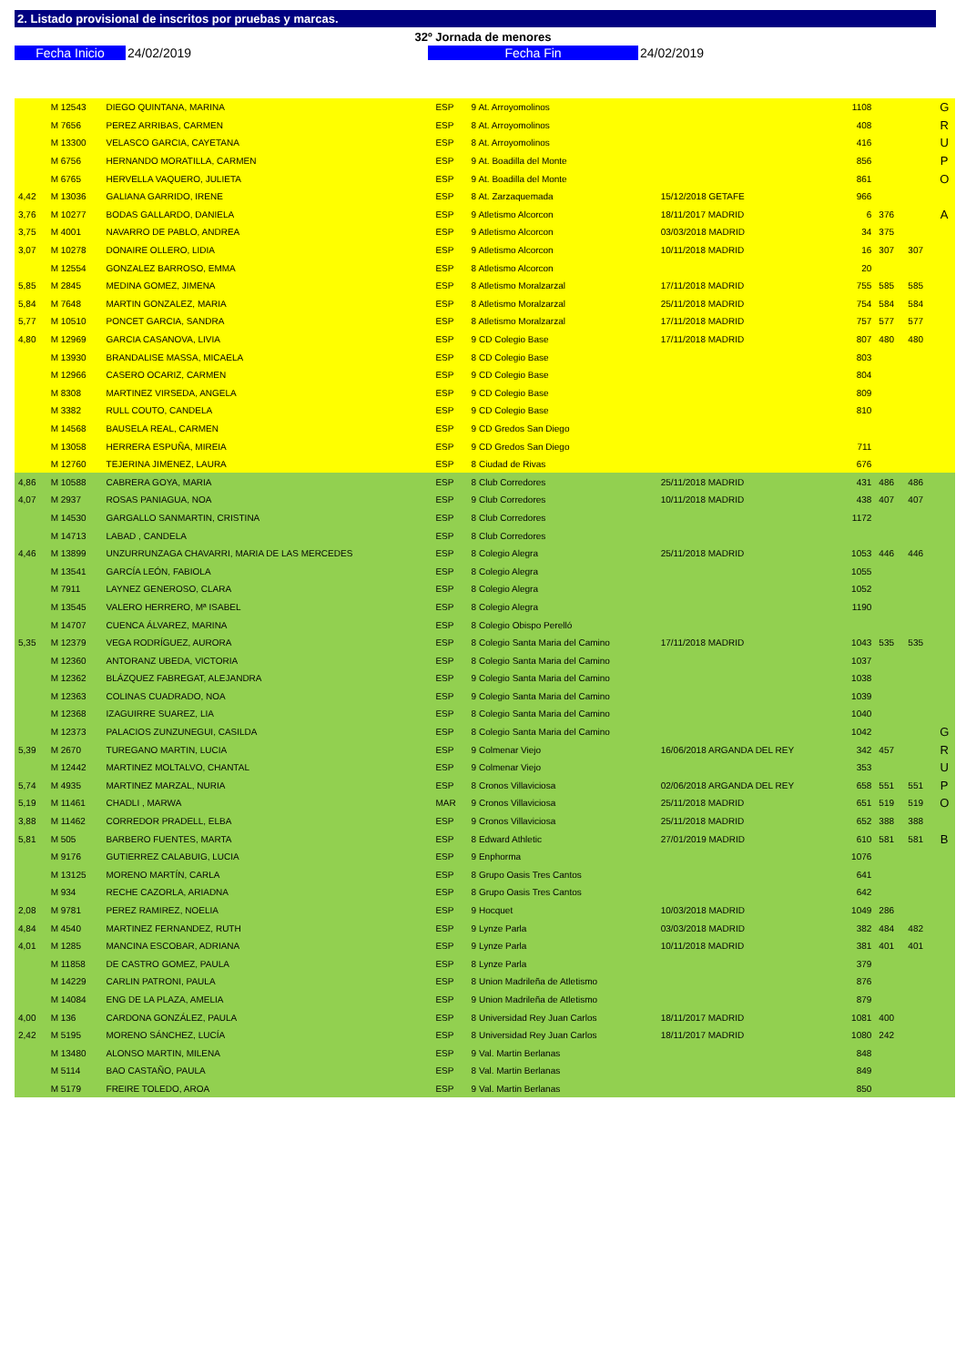2. Listado provisional de inscritos por pruebas y marcas.
32º Jornada de menores
Fecha Inicio 24/02/2019 Fecha Fin 24/02/2019
| | M 12543 | DIEGO QUINTANA, MARINA | ESP | 9 At. Arroyomolinos | | 1108 | | | G |
| | M 7656 | PEREZ ARRIBAS, CARMEN | ESP | 8 At. Arroyomolinos | | 408 | | | R |
| | M 13300 | VELASCO GARCIA, CAYETANA | ESP | 8 At. Arroyomolinos | | 416 | | | U |
| | M 6756 | HERNANDO MORATILLA, CARMEN | ESP | 9 At. Boadilla del Monte | | 856 | | | P |
| | M 6765 | HERVELLA VAQUERO, JULIETA | ESP | 9 At. Boadilla del Monte | | 861 | | | O |
| 4,42 | M 13036 | GALIANA GARRIDO, IRENE | ESP | 8 At. Zarzaquemada | 15/12/2018 GETAFE | 966 | | | |
| 3,76 | M 10277 | BODAS GALLARDO, DANIELA | ESP | 9 Atletismo Alcorcon | 18/11/2017 MADRID | 6 | 376 | | A |
| 3,75 | M 4001 | NAVARRO DE PABLO, ANDREA | ESP | 9 Atletismo Alcorcon | 03/03/2018 MADRID | 34 | 375 | | |
| 3,07 | M 10278 | DONAIRE OLLERO, LIDIA | ESP | 9 Atletismo Alcorcon | 10/11/2018 MADRID | 16 | 307 | 307 | |
| | M 12554 | GONZALEZ BARROSO, EMMA | ESP | 8 Atletismo Alcorcon | | 20 | | | |
| 5,85 | M 2845 | MEDINA GOMEZ, JIMENA | ESP | 8 Atletismo Moralzarzal | 17/11/2018 MADRID | 755 | 585 | 585 | |
| 5,84 | M 7648 | MARTIN GONZALEZ, MARIA | ESP | 8 Atletismo Moralzarzal | 25/11/2018 MADRID | 754 | 584 | 584 | |
| 5,77 | M 10510 | PONCET GARCIA, SANDRA | ESP | 8 Atletismo Moralzarzal | 17/11/2018 MADRID | 757 | 577 | 577 | |
| 4,80 | M 12969 | GARCIA CASANOVA, LIVIA | ESP | 9 CD Colegio Base | 17/11/2018 MADRID | 807 | 480 | 480 | |
| | M 13930 | BRANDALISE MASSA, MICAELA | ESP | 8 CD Colegio Base | | 803 | | | |
| | M 12966 | CASERO OCARIZ, CARMEN | ESP | 9 CD Colegio Base | | 804 | | | |
| | M 8308 | MARTINEZ VIRSEDA, ANGELA | ESP | 9 CD Colegio Base | | 809 | | | |
| | M 3382 | RULL COUTO, CANDELA | ESP | 9 CD Colegio Base | | 810 | | | |
| | M 14568 | BAUSELA REAL, CARMEN | ESP | 9 CD Gredos San Diego | | | | | |
| | M 13058 | HERRERA ESPUÑA, MIREIA | ESP | 9 CD Gredos San Diego | | 711 | | | |
| | M 12760 | TEJERINA JIMENEZ, LAURA | ESP | 8 Ciudad de Rivas | | 676 | | | |
| 4,86 | M 10588 | CABRERA GOYA, MARIA | ESP | 8 Club Corredores | 25/11/2018 MADRID | 431 | 486 | 486 | |
| 4,07 | M 2937 | ROSAS PANIAGUA, NOA | ESP | 9 Club Corredores | 10/11/2018 MADRID | 438 | 407 | 407 | |
| | M 14530 | GARGALLO SANMARTIN, CRISTINA | ESP | 8 Club Corredores | | 1172 | | | |
| | M 14713 | LABAD , CANDELA | ESP | 8 Club Corredores | | | | | |
| 4,46 | M 13899 | UNZURRUNZAGA CHAVARRI, MARIA DE LAS MERCEDES | ESP | 8 Colegio Alegra | 25/11/2018 MADRID | 1053 | 446 | 446 | |
| | M 13541 | GARCÍA LEÓN, FABIOLA | ESP | 8 Colegio Alegra | | 1055 | | | |
| | M 7911 | LAYNEZ GENEROSO, CLARA | ESP | 8 Colegio Alegra | | 1052 | | | |
| | M 13545 | VALERO HERRERO, Mª ISABEL | ESP | 8 Colegio Alegra | | 1190 | | | |
| | M 14707 | CUENCA ÁLVAREZ, MARINA | ESP | 8 Colegio Obispo Perelló | | | | | |
| 5,35 | M 12379 | VEGA RODRÍGUEZ, AURORA | ESP | 8 Colegio Santa Maria del Camino | 17/11/2018 MADRID | 1043 | 535 | 535 | |
| | M 12360 | ANTORANZ UBEDA, VICTORIA | ESP | 8 Colegio Santa Maria del Camino | | 1037 | | | |
| | M 12362 | BLÁZQUEZ FABREGAT, ALEJANDRA | ESP | 9 Colegio Santa Maria del Camino | | 1038 | | | |
| | M 12363 | COLINAS CUADRADO, NOA | ESP | 9 Colegio Santa Maria del Camino | | 1039 | | | |
| | M 12368 | IZAGUIRRE SUAREZ, LIA | ESP | 8 Colegio Santa Maria del Camino | | 1040 | | | |
| | M 12373 | PALACIOS ZUNZUNEGUI, CASILDA | ESP | 8 Colegio Santa Maria del Camino | | 1042 | | | G |
| 5,39 | M 2670 | TUREGANO MARTIN, LUCIA | ESP | 9 Colmenar Viejo | 16/06/2018 ARGANDA DEL REY | 342 | 457 | | R |
| | M 12442 | MARTINEZ MOLTALVO, CHANTAL | ESP | 9 Colmenar Viejo | | 353 | | | U |
| 5,74 | M 4935 | MARTINEZ MARZAL, NURIA | ESP | 8 Cronos Villaviciosa | 02/06/2018 ARGANDA DEL REY | 658 | 551 | 551 | P |
| 5,19 | M 11461 | CHADLI , MARWA | MAR | 9 Cronos Villaviciosa | 25/11/2018 MADRID | 651 | 519 | 519 | O |
| 3,88 | M 11462 | CORREDOR PRADELL, ELBA | ESP | 9 Cronos Villaviciosa | 25/11/2018 MADRID | 652 | 388 | 388 | |
| 5,81 | M 505 | BARBERO FUENTES, MARTA | ESP | 8 Edward Athletic | 27/01/2019 MADRID | 610 | 581 | 581 | B |
| | M 9176 | GUTIERREZ CALABUIG, LUCIA | ESP | 9 Enphorma | | 1076 | | | |
| | M 13125 | MORENO MARTÍN, CARLA | ESP | 8 Grupo Oasis Tres Cantos | | 641 | | | |
| | M 934 | RECHE CAZORLA, ARIADNA | ESP | 8 Grupo Oasis Tres Cantos | | 642 | | | |
| 2,08 | M 9781 | PEREZ RAMIREZ, NOELIA | ESP | 9 Hocquet | 10/03/2018 MADRID | 1049 | 286 | | |
| 4,84 | M 4540 | MARTINEZ FERNANDEZ, RUTH | ESP | 9 Lynze Parla | 03/03/2018 MADRID | 382 | 484 | 482 | |
| 4,01 | M 1285 | MANCINA ESCOBAR, ADRIANA | ESP | 9 Lynze Parla | 10/11/2018 MADRID | 381 | 401 | 401 | |
| | M 11858 | DE CASTRO GOMEZ, PAULA | ESP | 8 Lynze Parla | | 379 | | | |
| | M 14229 | CARLIN PATRONI, PAULA | ESP | 8 Union Madrileña de Atletismo | | 876 | | | |
| | M 14084 | ENG DE LA PLAZA, AMELIA | ESP | 9 Union Madrileña de Atletismo | | 879 | | | |
| 4,00 | M 136 | CARDONA GONZÁLEZ, PAULA | ESP | 8 Universidad Rey Juan Carlos | 18/11/2017 MADRID | 1081 | 400 | | |
| 2,42 | M 5195 | MORENO SÁNCHEZ, LUCÍA | ESP | 8 Universidad Rey Juan Carlos | 18/11/2017 MADRID | 1080 | 242 | | |
| | M 13480 | ALONSO MARTIN, MILENA | ESP | 9 Val. Martin Berlanas | | 848 | | | |
| | M 5114 | BAO CASTAÑO, PAULA | ESP | 8 Val. Martin Berlanas | | 849 | | | |
| | M 5179 | FREIRE TOLEDO, AROA | ESP | 9 Val. Martin Berlanas | | 850 | | | |